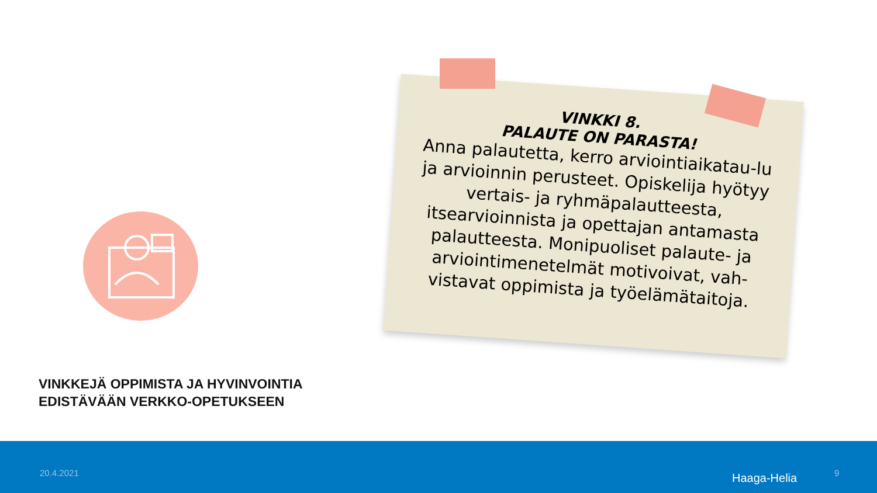VINKKEJÄ OPPIMISTA JA HYVINVOINTIA
EDISTÄVÄÄN VERKKO-OPETUKSEEN
VINKKI 8.
PALAUTE ON PARASTA!
Anna palautetta, kerro arviointiaikatau-lu ja arvioinnin perusteet. Opiskelija hyötyy vertais- ja ryhmäpalautteesta, itsearvioinnista ja opettajan antamasta palautteesta. Monipuoliset palaute- ja arviointimenetelmät motivoivat, vah-vistavat oppimista ja työelämätaitoja.
20.4.2021 Haaga-Helia 9